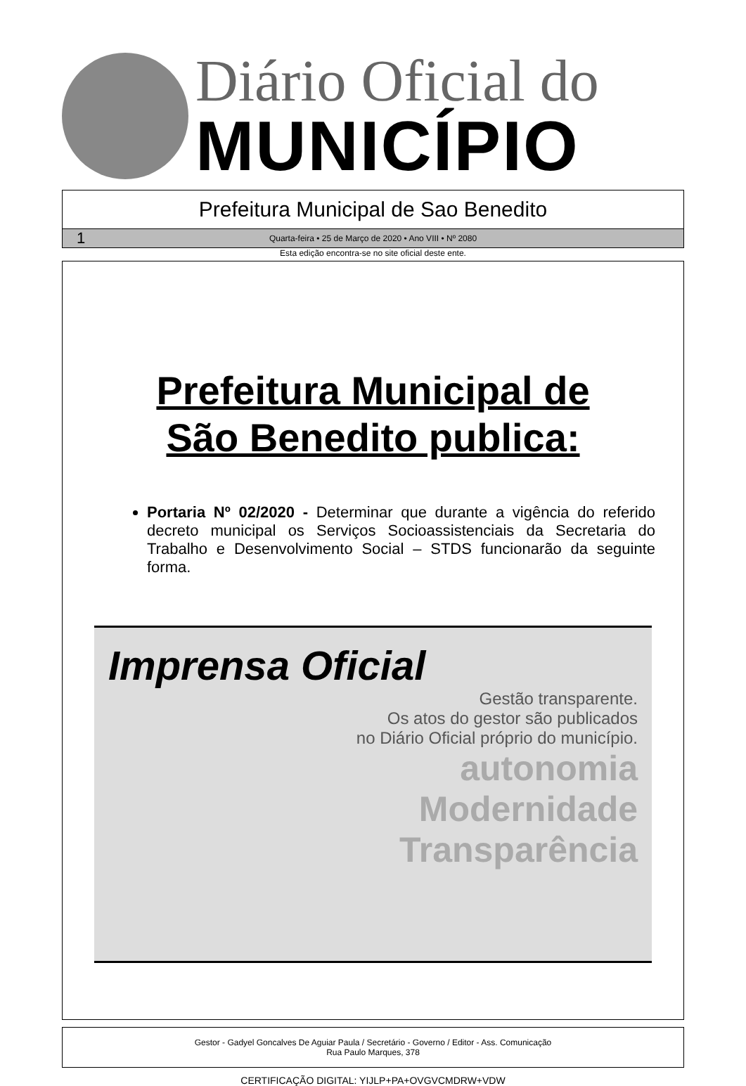Diário Oficial do
MUNICÍPIO
Prefeitura Municipal de Sao Benedito
1 Quarta-feira • 25 de Março de 2020 • Ano VIII • Nº 2080
Esta edição encontra-se no site oficial deste ente.
Prefeitura Municipal de
São Benedito publica:
Portaria Nº 02/2020 - Determinar que durante a vigência do referido decreto municipal os Serviços Socioassistenciais da Secretaria do Trabalho e Desenvolvimento Social – STDS funcionarão da seguinte forma.
Imprensa Oficial
Gestão transparente.
Os atos do gestor são publicados
no Diário Oficial próprio do município.
autonomia
Modernidade
Transparência
Gestor - Gadyel Goncalves De Aguiar Paula / Secretário - Governo / Editor - Ass. Comunicação
Rua Paulo Marques, 378
CERTIFICAÇÃO DIGITAL: YIJLP+PA+OVGVCMDRW+VDW